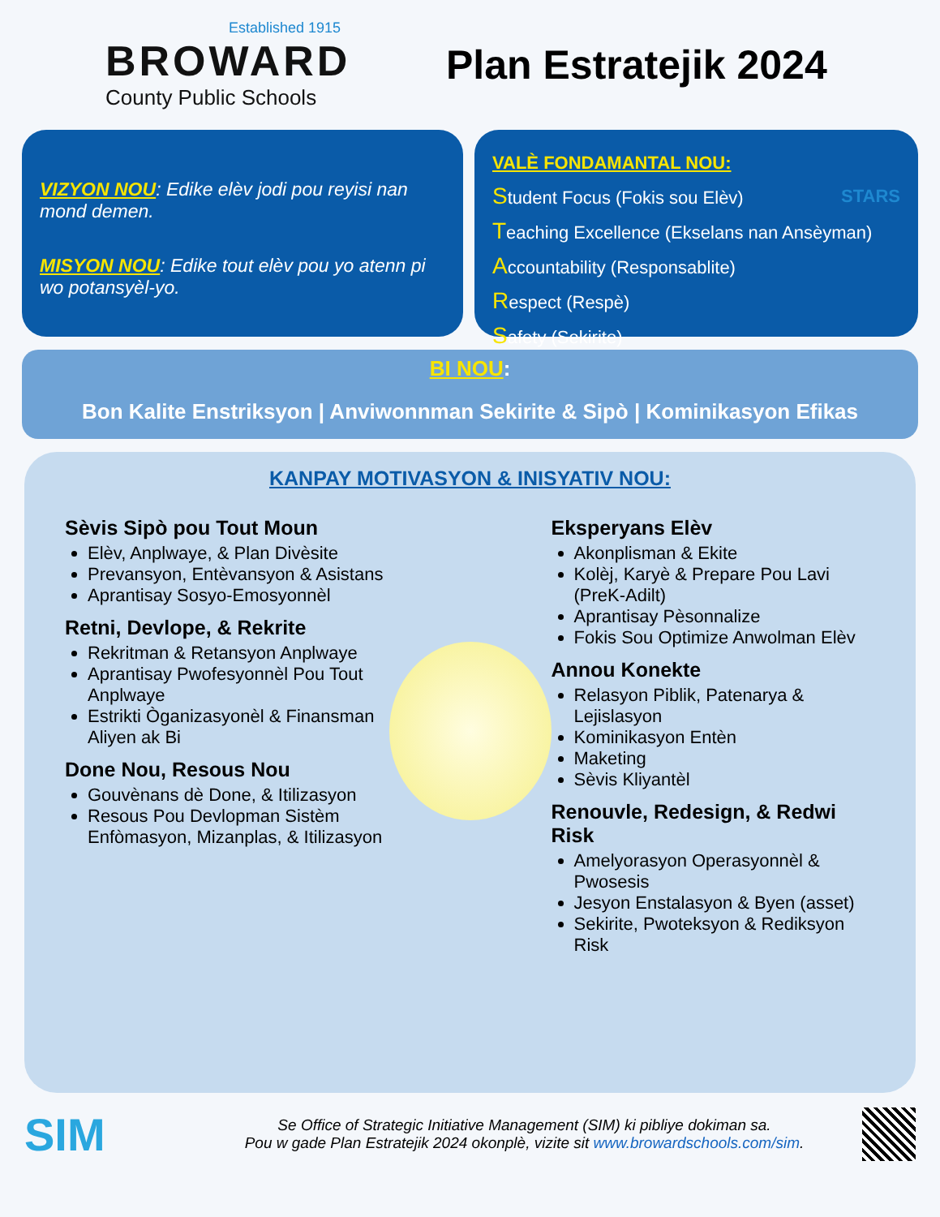Established 1915
BROWARD
County Public Schools
Plan Estratejik 2024
VIZYON NOU: Edike elèv jodi pou reyisi nan mond demen.
MISYON NOU: Edike tout elèv pou yo atenn pi wo potansyèl-yo.
VALÈ FONDAMANTAL NOU:
STARS
Student Focus (Fokis sou Elèv)
Teaching Excellence (Ekselans nan Ansèyman)
Accountability (Responsablite)
Respect (Respè)
Safety (Sekirite)
BI NOU:
Bon Kalite Enstriksyon | Anviwonnman Sekirite & Sipò | Kominikasyon Efikas
KANPAY MOTIVASYON & INISYATIV NOU:
Sèvis Sipò pou Tout Moun
Elèv, Anplwaye, & Plan Divèsite
Prevansyon, Entèvansyon & Asistans
Aprantisay Sosyo-Emosyonnèl
Retni, Devlope, & Rekrite
Rekritman & Retansyon Anplwaye
Aprantisay Pwofesyonnèl Pou Tout Anplwaye
Estrikti Òganizasyonèl & Finansman Aliyen ak Bi
Done Nou, Resous Nou
Gouvènans dè Done, & Itilizasyon
Resous Pou Devlopman Sistèm Enfòmasyon, Mizanplas, & Itilizasyon
Eksperyans Elèv
Akonplisman & Ekite
Kolèj, Karyè & Prepare Pou Lavi (PreK-Adilt)
Aprantisay Pèsonnalize
Fokis Sou Optimize Anwolman Elèv
Annou Konekte
Relasyon Piblik, Patenarya & Lejislasyon
Kominikasyon Entèn
Maketing
Sèvis Kliyantèl
Renouvle, Redesign, & Redwi Risk
Amelyorasyon Operasyonnèl & Pwosesis
Jesyon Enstalasyon & Byen (asset)
Sekirite, Pwoteksyon & Rediksyon Risk
SIM
Se Office of Strategic Initiative Management (SIM) ki pibliye dokiman sa.
Pou w gade Plan Estratejik 2024 okonplè, vizite sit www.browardschools.com/sim.